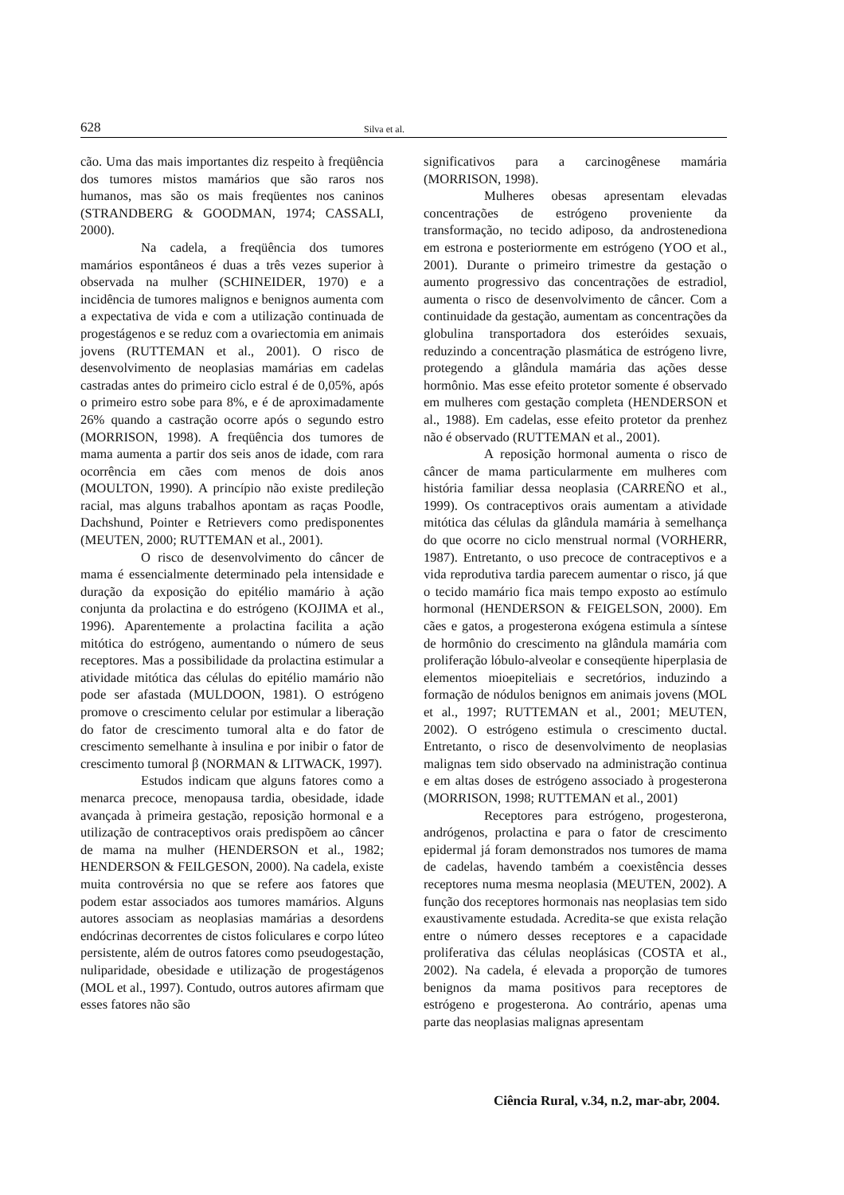628 Silva et al.
cão. Uma das mais importantes diz respeito à freqüência dos tumores mistos mamários que são raros nos humanos, mas são os mais freqüentes nos caninos (STRANDBERG & GOODMAN, 1974; CASSALI, 2000).
Na cadela, a freqüência dos tumores mamários espontâneos é duas a três vezes superior à observada na mulher (SCHINEIDER, 1970) e a incidência de tumores malignos e benignos aumenta com a expectativa de vida e com a utilização continuada de progestágenos e se reduz com a ovariectomia em animais jovens (RUTTEMAN et al., 2001). O risco de desenvolvimento de neoplasias mamárias em cadelas castradas antes do primeiro ciclo estral é de 0,05%, após o primeiro estro sobe para 8%, e é de aproximadamente 26% quando a castração ocorre após o segundo estro (MORRISON, 1998). A freqüência dos tumores de mama aumenta a partir dos seis anos de idade, com rara ocorrência em cães com menos de dois anos (MOULTON, 1990). A princípio não existe predileção racial, mas alguns trabalhos apontam as raças Poodle, Dachshund, Pointer e Retrievers como predisponentes (MEUTEN, 2000; RUTTEMAN et al., 2001).
O risco de desenvolvimento do câncer de mama é essencialmente determinado pela intensidade e duração da exposição do epitélio mamário à ação conjunta da prolactina e do estrógeno (KOJIMA et al., 1996). Aparentemente a prolactina facilita a ação mitótica do estrógeno, aumentando o número de seus receptores. Mas a possibilidade da prolactina estimular a atividade mitótica das células do epitélio mamário não pode ser afastada (MULDOON, 1981). O estrógeno promove o crescimento celular por estimular a liberação do fator de crescimento tumoral alta e do fator de crescimento semelhante à insulina e por inibir o fator de crescimento tumoral β (NORMAN & LITWACK, 1997).
Estudos indicam que alguns fatores como a menarca precoce, menopausa tardia, obesidade, idade avançada à primeira gestação, reposição hormonal e a utilização de contraceptivos orais predispõem ao câncer de mama na mulher (HENDERSON et al., 1982; HENDERSON & FEILGESON, 2000). Na cadela, existe muita controvérsia no que se refere aos fatores que podem estar associados aos tumores mamários. Alguns autores associam as neoplasias mamárias a desordens endócrinas decorrentes de cistos foliculares e corpo lúteo persistente, além de outros fatores como pseudogestação, nuliparidade, obesidade e utilização de progestágenos (MOL et al., 1997). Contudo, outros autores afirmam que esses fatores não são
significativos para a carcinogênese mamária (MORRISON, 1998).
Mulheres obesas apresentam elevadas concentrações de estrógeno proveniente da transformação, no tecido adiposo, da androstenediona em estrona e posteriormente em estrógeno (YOO et al., 2001). Durante o primeiro trimestre da gestação o aumento progressivo das concentrações de estradiol, aumenta o risco de desenvolvimento de câncer. Com a continuidade da gestação, aumentam as concentrações da globulina transportadora dos esteróides sexuais, reduzindo a concentração plasmática de estrógeno livre, protegendo a glândula mamária das ações desse hormônio. Mas esse efeito protetor somente é observado em mulheres com gestação completa (HENDERSON et al., 1988). Em cadelas, esse efeito protetor da prenhez não é observado (RUTTEMAN et al., 2001).
A reposição hormonal aumenta o risco de câncer de mama particularmente em mulheres com história familiar dessa neoplasia (CARREÑO et al., 1999). Os contraceptivos orais aumentam a atividade mitótica das células da glândula mamária à semelhança do que ocorre no ciclo menstrual normal (VORHERR, 1987). Entretanto, o uso precoce de contraceptivos e a vida reprodutiva tardia parecem aumentar o risco, já que o tecido mamário fica mais tempo exposto ao estímulo hormonal (HENDERSON & FEIGELSON, 2000). Em cães e gatos, a progesterona exógena estimula a síntese de hormônio do crescimento na glândula mamária com proliferação lóbulo-alveolar e conseqüente hiperplasia de elementos mioepiteliais e secretórios, induzindo a formação de nódulos benignos em animais jovens (MOL et al., 1997; RUTTEMAN et al., 2001; MEUTEN, 2002). O estrógeno estimula o crescimento ductal. Entretanto, o risco de desenvolvimento de neoplasias malignas tem sido observado na administração continua e em altas doses de estrógeno associado à progesterona (MORRISON, 1998; RUTTEMAN et al., 2001)
Receptores para estrógeno, progesterona, andrógenos, prolactina e para o fator de crescimento epidermal já foram demonstrados nos tumores de mama de cadelas, havendo também a coexistência desses receptores numa mesma neoplasia (MEUTEN, 2002). A função dos receptores hormonais nas neoplasias tem sido exaustivamente estudada. Acredita-se que exista relação entre o número desses receptores e a capacidade proliferativa das células neoplásicas (COSTA et al., 2002). Na cadela, é elevada a proporção de tumores benignos da mama positivos para receptores de estrógeno e progesterona. Ao contrário, apenas uma parte das neoplasias malignas apresentam
Ciência Rural, v.34, n.2, mar-abr, 2004.